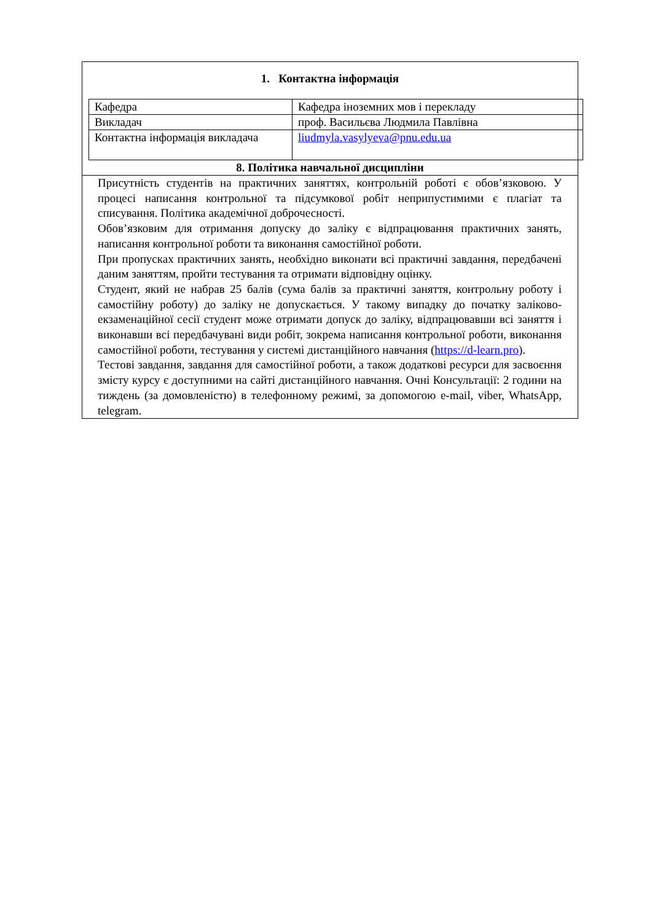1. Контактна інформація
| Кафедра | Кафедра іноземних мов і перекладу |
| Викладач | проф. Васильєва Людмила Павлівна |
| Контактна інформація викладача | liudmyla.vasylyeva@pnu.edu.ua |
8. Політика навчальної дисципліни
Присутність студентів на практичних заняттях, контрольній роботі є обов’язковою. У процесі написання контрольної та підсумкової робіт неприпустимими є плагіат та списування. Політика академічної доброчесності.
Обов’язковим для отримання допуску до заліку є відпрацювання практичних занять, написання контрольної роботи та виконання самостійної роботи.
При пропусках практичних занять, необхідно виконати всі практичні завдання, передбачені даним заняттям, пройти тестування та отримати відповідну оцінку.
Студент, який не набрав 25 балів (сума балів за практичні заняття, контрольну роботу і самостійну роботу) до заліку не допускається. У такому випадку до початку заліково-екзаменаційної сесії студент може отримати допуск до заліку, відпрацювавши всі заняття і виконавши всі передбачувані види робіт, зокрема написання контрольної роботи, виконання самостійної роботи, тестування у системі дистанційного навчання (https://d-learn.pro).
Тестові завдання, завдання для самостійної роботи, а також додаткові ресурси для засвоєння змісту курсу є доступними на сайті дистанційного навчання. Очні Консультації: 2 години на тиждень (за домовленістю) в телефонному режимі, за допомогою e-mail, viber, WhatsApp, telegram.